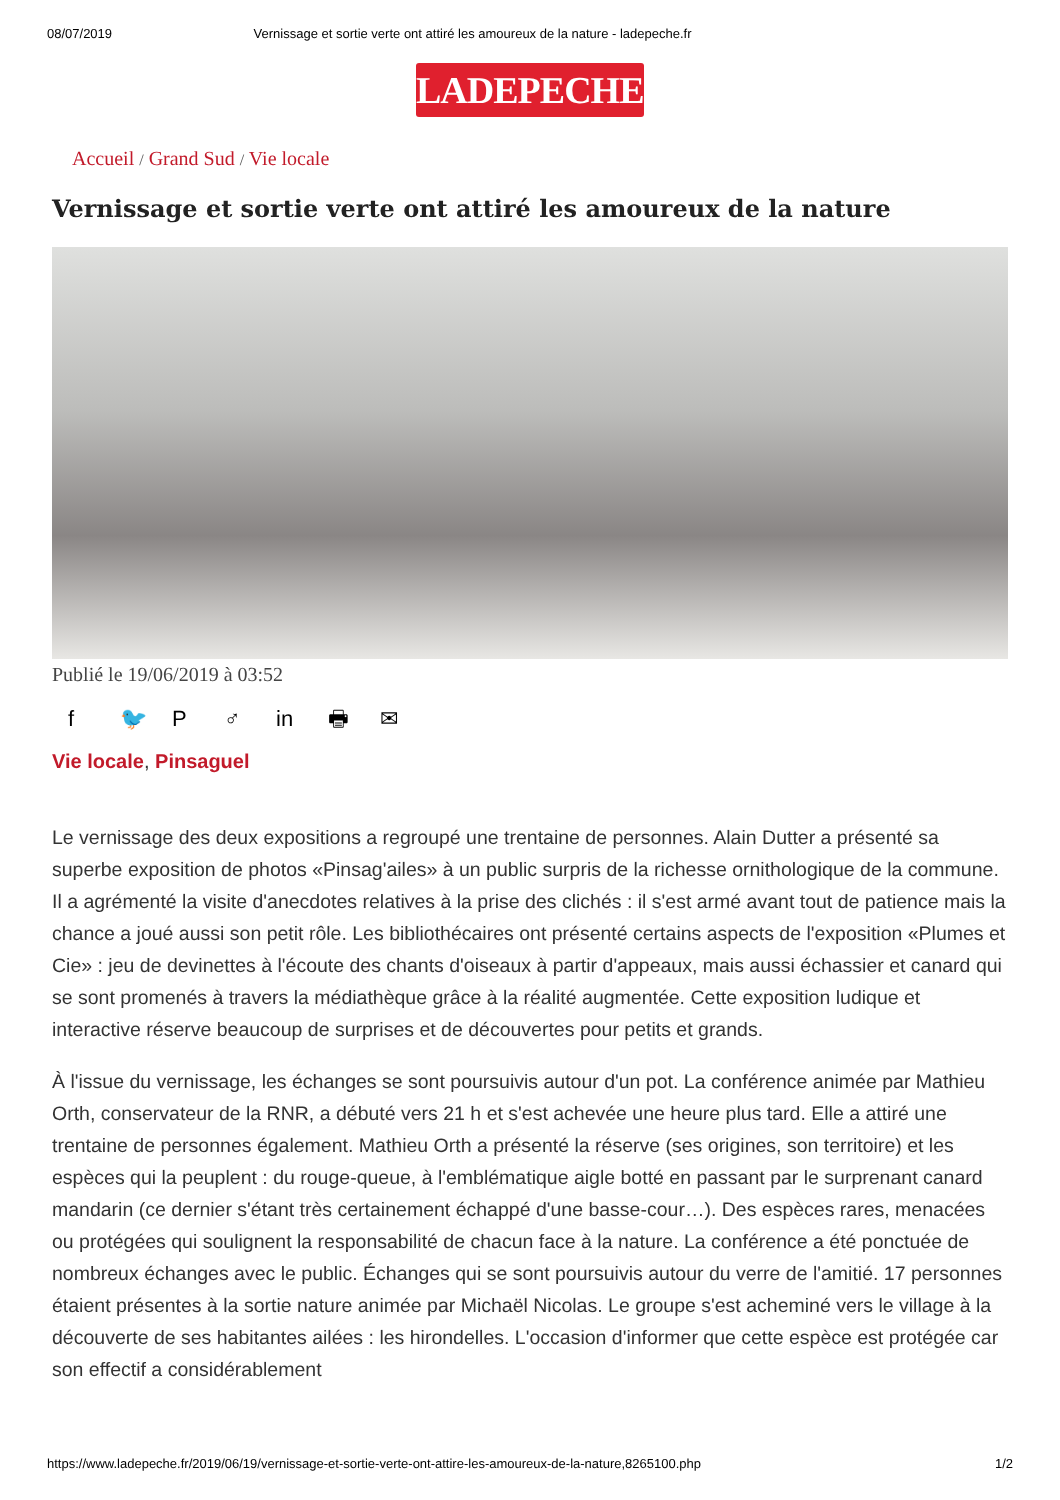08/07/2019 Vernissage et sortie verte ont attiré les amoureux de la nature - ladepeche.fr
LADEPECHE.fr
Accueil / Grand Sud / Vie locale
Vernissage et sortie verte ont attiré les amoureux de la nature
Publié le 19/06/2019 à 03:52
f 🐦 P ♂ in 🖶 ✉
Vie locale, Pinsaguel
Le vernissage des deux expositions a regroupé une trentaine de personnes. Alain Dutter a présenté sa superbe exposition de photos «Pinsag'ailes» à un public surpris de la richesse ornithologique de la commune. Il a agrémenté la visite d'anecdotes relatives à la prise des clichés : il s'est armé avant tout de patience mais la chance a joué aussi son petit rôle. Les bibliothécaires ont présenté certains aspects de l'exposition «Plumes et Cie» : jeu de devinettes à l'écoute des chants d'oiseaux à partir d'appeaux, mais aussi échassier et canard qui se sont promenés à travers la médiathèque grâce à la réalité augmentée. Cette exposition ludique et interactive réserve beaucoup de surprises et de découvertes pour petits et grands.
À l'issue du vernissage, les échanges se sont poursuivis autour d'un pot. La conférence animée par Mathieu Orth, conservateur de la RNR, a débuté vers 21 h et s'est achevée une heure plus tard. Elle a attiré une trentaine de personnes également. Mathieu Orth a présenté la réserve (ses origines, son territoire) et les espèces qui la peuplent : du rouge-queue, à l'emblématique aigle botté en passant par le surprenant canard mandarin (ce dernier s'étant très certainement échappé d'une basse-cour…). Des espèces rares, menacées ou protégées qui soulignent la responsabilité de chacun face à la nature. La conférence a été ponctuée de nombreux échanges avec le public. Échanges qui se sont poursuivis autour du verre de l'amitié. 17 personnes étaient présentes à la sortie nature animée par Michaël Nicolas. Le groupe s'est acheminé vers le village à la découverte de ses habitantes ailées : les hirondelles. L'occasion d'informer que cette espèce est protégée car son effectif a considérablement
https://www.ladepeche.fr/2019/06/19/vernissage-et-sortie-verte-ont-attire-les-amoureux-de-la-nature,8265100.php 1/2